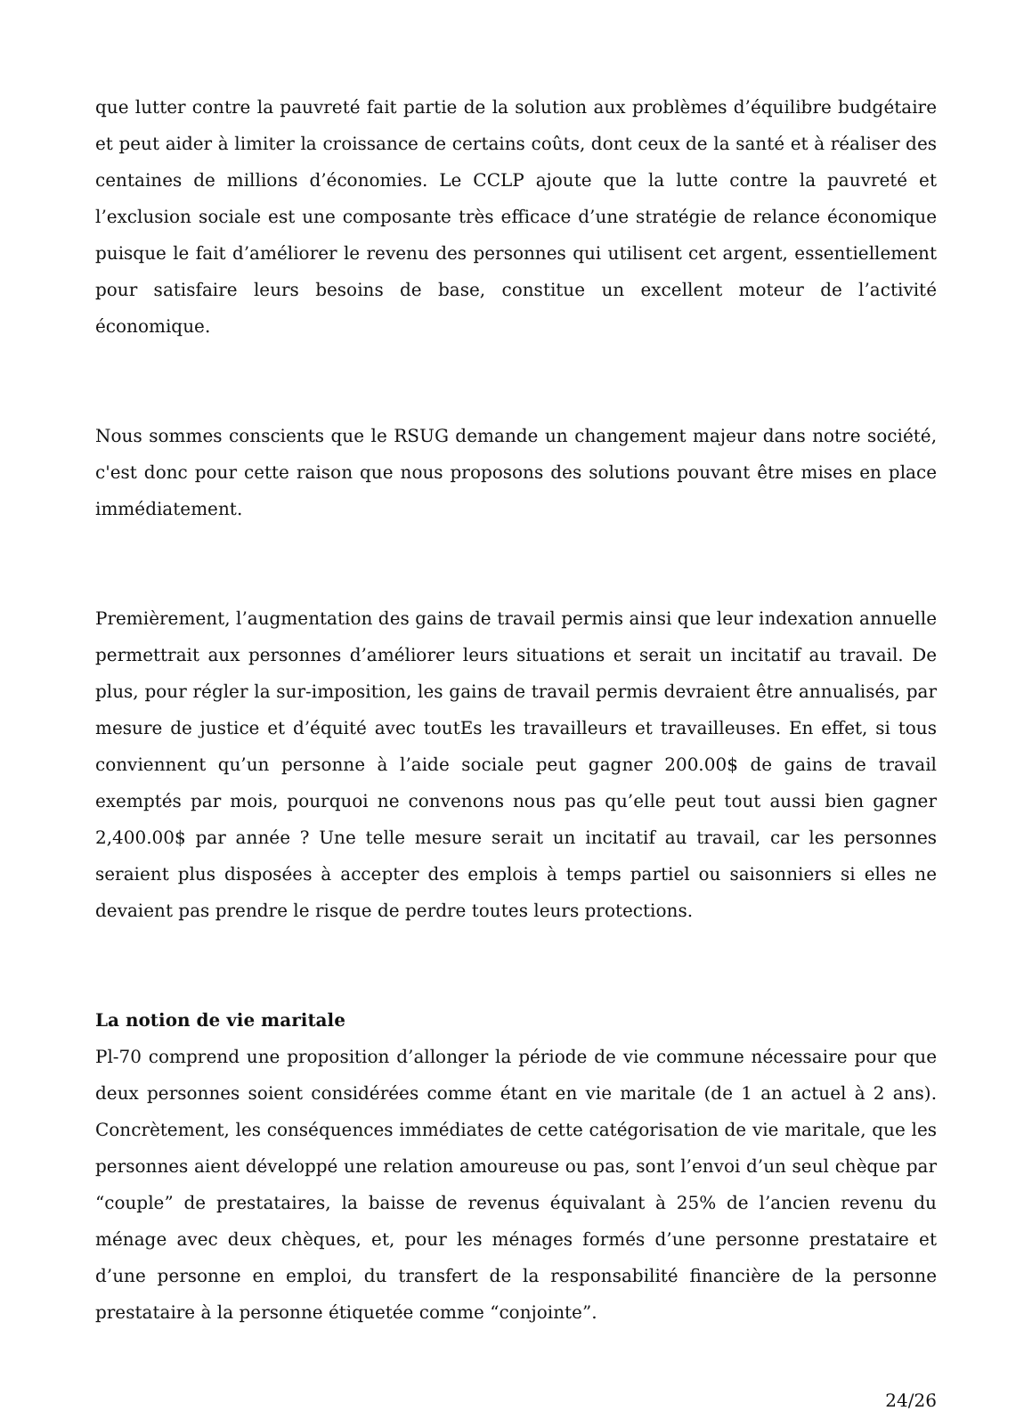que lutter contre la pauvreté fait partie de la solution aux problèmes d’équilibre budgétaire et peut aider à limiter la croissance de certains coûts, dont ceux de la santé et à réaliser des centaines de millions d’économies. Le CCLP ajoute que la lutte contre la pauvreté et l’exclusion sociale est une composante très efficace d’une stratégie de relance économique puisque le fait d’améliorer le revenu des personnes qui utilisent cet argent, essentiellement pour satisfaire leurs besoins de base, constitue un excellent moteur de l’activité économique.
Nous sommes conscients que le RSUG demande un changement majeur dans notre société, c'est donc pour cette raison que nous proposons des solutions pouvant être mises en place immédiatement.
Premièrement, l’augmentation des gains de travail permis ainsi que leur indexation annuelle permettrait aux personnes d’améliorer leurs situations et serait un incitatif au travail. De plus, pour régler la sur-imposition, les gains de travail permis devraient être annualisés, par mesure de justice et d’équité avec toutEs les travailleurs et travailleuses. En effet, si tous conviennent qu’un personne à l’aide sociale peut gagner 200.00$ de gains de travail exemptés par mois, pourquoi ne convenons nous pas qu’elle peut tout aussi bien gagner 2,400.00$ par année ? Une telle mesure serait un incitatif au travail, car les personnes seraient plus disposées à accepter des emplois à temps partiel ou saisonniers si elles ne devaient pas prendre le risque de perdre toutes leurs protections.
La notion de vie maritale
Pl-70 comprend une proposition d’allonger la période de vie commune nécessaire pour que deux personnes soient considérées comme étant en vie maritale (de 1 an actuel à 2 ans). Concrètement, les conséquences immédiates de cette catégorisation de vie maritale, que les personnes aient développé une relation amoureuse ou pas, sont l’envoi d’un seul chèque par “couple” de prestataires, la baisse de revenus équivalant à 25% de l’ancien revenu du ménage avec deux chèques, et, pour les ménages formés d’une personne prestataire et d’une personne en emploi, du transfert de la responsabilité financière de la personne prestataire à la personne étiquetée comme “conjointe”.
24/26